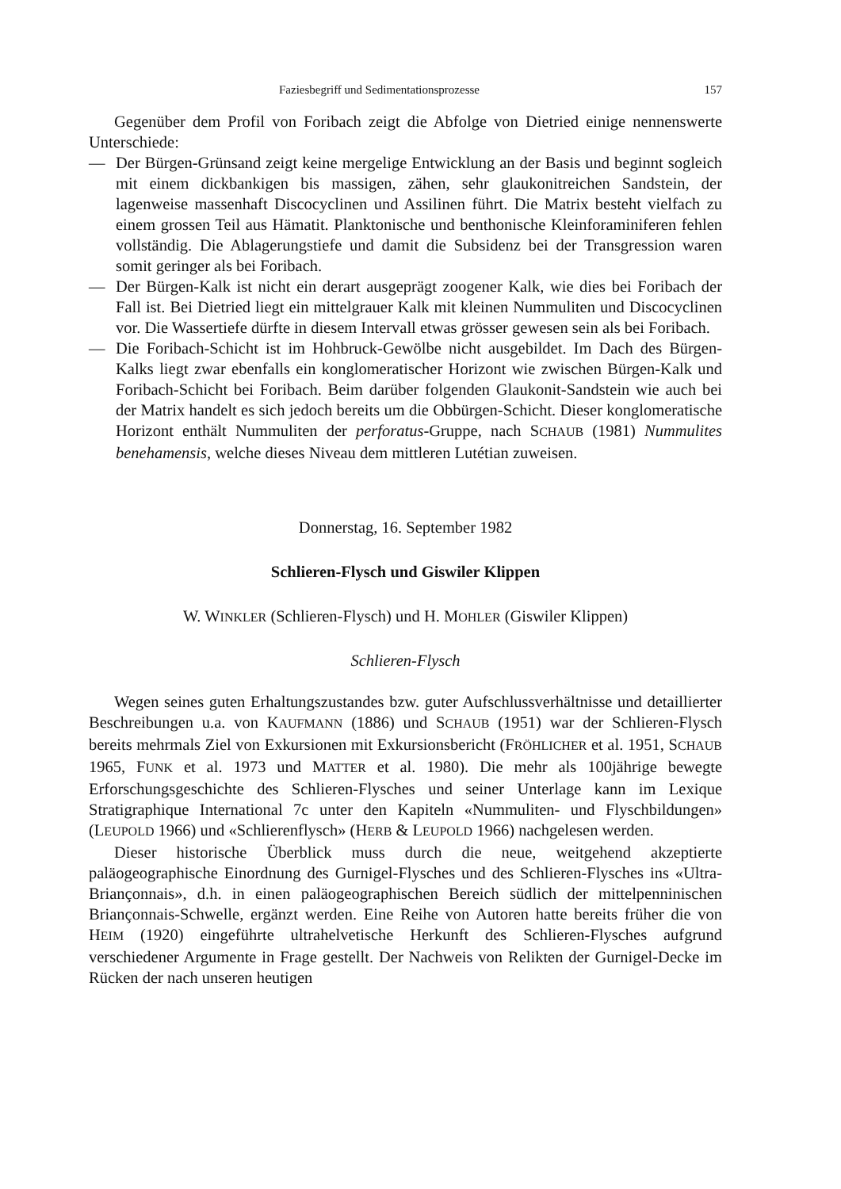Faziesbegriff und Sedimentationsprozesse 157
Gegenüber dem Profil von Foribach zeigt die Abfolge von Dietried einige nennenswerte Unterschiede:
— Der Bürgen-Grünsand zeigt keine mergelige Entwicklung an der Basis und beginnt sogleich mit einem dickbankigen bis massigen, zähen, sehr glaukonitreichen Sandstein, der lagenweise massenhaft Discocyclinen und Assilinen führt. Die Matrix besteht vielfach zu einem grossen Teil aus Hämatit. Planktonische und benthonische Kleinforaminiferen fehlen vollständig. Die Ablagerungstiefe und damit die Subsidenz bei der Transgression waren somit geringer als bei Foribach.
— Der Bürgen-Kalk ist nicht ein derart ausgeprägt zoogener Kalk, wie dies bei Foribach der Fall ist. Bei Dietried liegt ein mittelgrauer Kalk mit kleinen Nummuliten und Discocyclinen vor. Die Wassertiefe dürfte in diesem Intervall etwas grösser gewesen sein als bei Foribach.
— Die Foribach-Schicht ist im Hohbruck-Gewölbe nicht ausgebildet. Im Dach des Bürgen-Kalks liegt zwar ebenfalls ein konglomeratischer Horizont wie zwischen Bürgen-Kalk und Foribach-Schicht bei Foribach. Beim darüber folgenden Glaukonit-Sandstein wie auch bei der Matrix handelt es sich jedoch bereits um die Obbürgen-Schicht. Dieser konglomeratische Horizont enthält Nummuliten der perforatus-Gruppe, nach SCHAUB (1981) Nummulites benehamensis, welche dieses Niveau dem mittleren Lutétian zuweisen.
Donnerstag, 16. September 1982
Schlieren-Flysch und Giswiler Klippen
W. WINKLER (Schlieren-Flysch) und H. MOHLER (Giswiler Klippen)
Schlieren-Flysch
Wegen seines guten Erhaltungszustandes bzw. guter Aufschlussverhältnisse und detaillierter Beschreibungen u.a. von KAUFMANN (1886) und SCHAUB (1951) war der Schlieren-Flysch bereits mehrmals Ziel von Exkursionen mit Exkursionsbericht (FRÖHLICHER et al. 1951, SCHAUB 1965, FUNK et al. 1973 und MATTER et al. 1980). Die mehr als 100jährige bewegte Erforschungsgeschichte des Schlieren-Flysches und seiner Unterlage kann im Lexique Stratigraphique International 7c unter den Kapiteln «Nummuliten- und Flyschbildungen» (LEUPOLD 1966) und «Schlierenflysch» (HERB & LEUPOLD 1966) nachgelesen werden.
Dieser historische Überblick muss durch die neue, weitgehend akzeptierte paläogeographische Einordnung des Gurnigel-Flysches und des Schlieren-Flysches ins «Ultra-Briançonnais», d.h. in einen paläogeographischen Bereich südlich der mittelpenninischen Briançonnais-Schwelle, ergänzt werden. Eine Reihe von Autoren hatte bereits früher die von HEIM (1920) eingeführte ultrahelvetische Herkunft des Schlieren-Flysches aufgrund verschiedener Argumente in Frage gestellt. Der Nachweis von Relikten der Gurnigel-Decke im Rücken der nach unseren heutigen